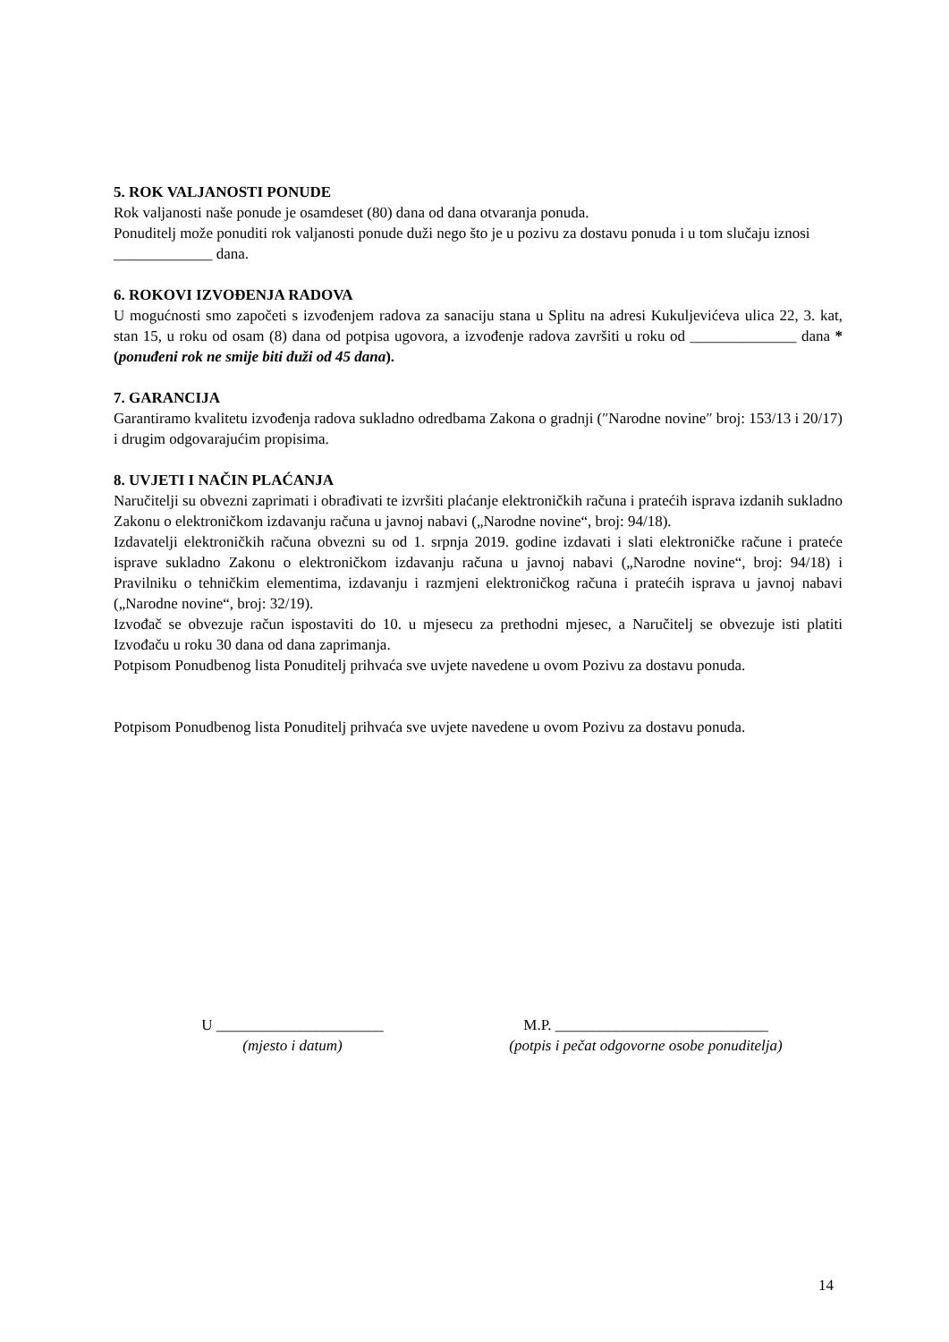5. ROK VALJANOSTI PONUDE
Rok valjanosti naše ponude je osamdeset (80) dana od dana otvaranja ponuda.
Ponuditelj može ponuditi rok valjanosti ponude duži nego što je u pozivu za dostavu ponuda i u tom slučaju iznosi _____________ dana.
6. ROKOVI IZVOĐENJA RADOVA
U mogućnosti smo započeti s izvođenjem radova za sanaciju stana u Splitu na adresi Kukuljevićeva ulica 22, 3. kat, stan 15, u roku od osam (8) dana od potpisa ugovora, a izvođenje radova završiti u roku od ______________ dana *(ponuđeni rok ne smije biti duži od 45 dana).
7. GARANCIJA
Garantiramo kvalitetu izvođenja radova sukladno odredbama Zakona o gradnji (″Narodne novine″ broj: 153/13 i 20/17) i drugim odgovarajućim propisima.
8. UVJETI I NAČIN PLAĆANJA
Naručitelji su obvezni zaprimati i obrađivati te izvršiti plaćanje elektroničkih računa i pratećih isprava izdanih sukladno Zakonu o elektroničkom izdavanju računa u javnoj nabavi („Narodne novine“, broj: 94/18).
Izdavatelji elektroničkih računa obvezni su od 1. srpnja 2019. godine izdavati i slati elektroničke račune i prateće isprave sukladno Zakonu o elektroničkom izdavanju računa u javnoj nabavi („Narodne novine“, broj: 94/18) i Pravilniku o tehničkim elementima, izdavanju i razmjeni elektroničkog računa i pratećih isprava u javnoj nabavi („Narodne novine“, broj: 32/19).
Izvođač se obvezuje račun ispostaviti do 10. u mjesecu za prethodni mjesec, a Naručitelj se obvezuje isti platiti Izvođaču u roku 30 dana od dana zaprimanja.
Potpisom Ponudbenog lista Ponuditelj prihvaća sve uvjete navedene u ovom Pozivu za dostavu ponuda.
Potpisom Ponudbenog lista Ponuditelj prihvaća sve uvjete navedene u ovom Pozivu za dostavu ponuda.
U ______________________
(mjesto i datum)
M.P. ____________________________
(potpis i pečat odgovorne osobe ponuditelja)
14